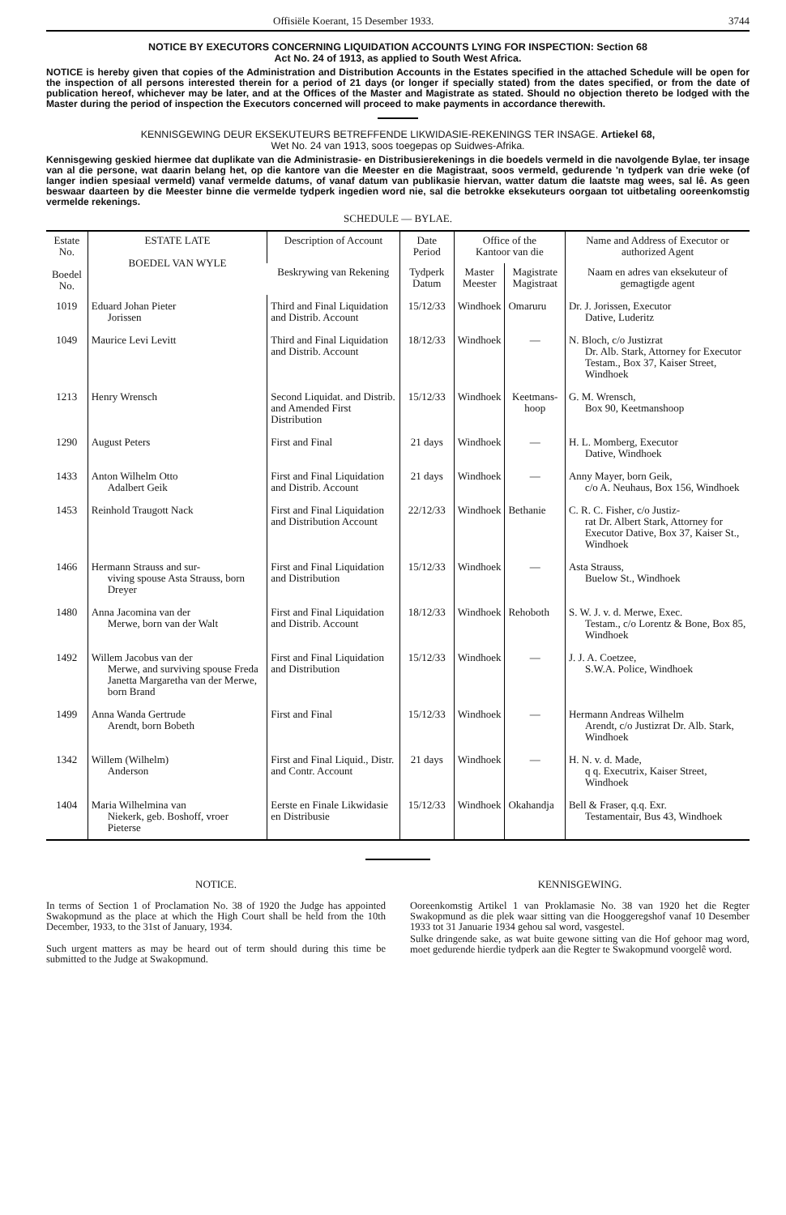Offisiële Koerant, 15 Desember 1933. 3744
NOTICE BY EXECUTORS CONCERNING LIQUIDATION ACCOUNTS LYING FOR INSPECTION: Section 68
Act No. 24 of 1913, as applied to South West Africa.
NOTICE is hereby given that copies of the Administration and Distribution Accounts in the Estates specified in the attached Schedule will be open for the inspection of all persons interested therein for a period of 21 days (or longer if specially stated) from the dates specified, or from the date of publication hereof, whichever may be later, and at the Offices of the Master and Magistrate as stated. Should no objection thereto be lodged with the Master during the period of inspection the Executors concerned will proceed to make payments in accordance therewith.
KENNISGEWING DEUR EKSEKUTEURS BETREFFENDE LIKWIDASIE-REKENINGS TER INSAGE. Artiekel 68,
Wet No. 24 van 1913, soos toegepas op Suidwes-Afrika.
Kennisgewing geskied hiermee dat duplikate van die Administrasie- en Distribusierekenings in die boedels vermeld in die navolgende Bylae, ter insage van al die persone, wat daarin belang het, op die kantore van die Meester en die Magistraat, soos vermeld, gedurende 'n tydperk van drie weke (of langer indien spesiaal vermeld) vanaf vermelde datums, of vanaf datum van publikasie hiervan, watter datum die laatste mag wees, sal lê. As geen beswaar daarteen by die Meester binne die vermelde tydperk ingedien word nie, sal die betrokke eksekuteurs oorgaan tot uitbetaling ooreenkomstig vermelde rekenings.
SCHEDULE — BYLAE.
| Estate No. Boedel No. | ESTATE LATE BOEDEL VAN WYLE | Description of Account | Date Period | Office of the Kantoor van die | | Name and Address of Executor or authorized Agent |
| --- | --- | --- | --- | --- | --- | --- |
| | | Beskrywing van Rekening | Tydperk Datum | Master Meester | Magistrate Magistraat | Naam en adres van eksekuteur of gemagtigde agent |
| 1019 | Eduard Johan Pieter Jorissen | Third and Final Liquidation and Distrib. Account | 15/12/33 | Windhoek | Omaruru | Dr. J. Jorissen, Executor Dative, Luderitz |
| 1049 | Maurice Levi Levitt | Third and Final Liquidation and Distrib. Account | 18/12/33 | Windhoek | — | N. Bloch, c/o Justizrat Dr. Alb. Stark, Attorney for Executor Testam., Box 37, Kaiser Street, Windhoek |
| 1213 | Henry Wrensch | Second Liquidat. and Distrib. and Amended First Distribution | 15/12/33 | Windhoek | Keetmans-hoop | G. M. Wrensch, Box 90, Keetmanshoop |
| 1290 | August Peters | First and Final | 21 days | Windhoek | — | H. L. Momberg, Executor Dative, Windhoek |
| 1433 | Anton Wilhelm Otto Adalbert Geik | First and Final Liquidation and Distrib. Account | 21 days | Windhoek | — | Anny Mayer, born Geik, c/o A. Neuhaus, Box 156, Windhoek |
| 1453 | Reinhold Traugott Nack | First and Final Liquidation and Distribution Account | 22/12/33 | Windhoek | Bethanie | C. R. C. Fisher, c/o Justiz- rat Dr. Albert Stark, Attorney for Executor Dative, Box 37, Kaiser St., Windhoek |
| 1466 | Hermann Strauss and sur- viving spouse Asta Strauss, born Dreyer | First and Final Liquidation and Distribution | 15/12/33 | Windhoek | — | Asta Strauss, Buelow St., Windhoek |
| 1480 | Anna Jacomina van der Merwe, born van der Walt | First and Final Liquidation and Distrib. Account | 18/12/33 | Windhoek | Rehoboth | S. W. J. v. d. Merwe, Exec. Testam., c/o Lorentz & Bone, Box 85, Windhoek |
| 1492 | Willem Jacobus van der Merwe, and surviving spouse Freda Janetta Margaretha van der Merwe, born Brand | First and Final Liquidation and Distribution | 15/12/33 | Windhoek | — | J. J. A. Coetzee, S.W.A. Police, Windhoek |
| 1499 | Anna Wanda Gertrude Arendt, born Bobeth | First and Final | 15/12/33 | Windhoek | — | Hermann Andreas Wilhelm Arendt, c/o Justizrat Dr. Alb. Stark, Windhoek |
| 1342 | Willem (Wilhelm) Anderson | First and Final Liquid., Distr. and Contr. Account | 21 days | Windhoek | — | H. N. v. d. Made, q q. Executrix, Kaiser Street, Windhoek |
| 1404 | Maria Wilhelmina van Niekerk, geb. Boshoff, vroer Pieterse | Eerste en Finale Likwidasie en Distribusie | 15/12/33 | Windhoek | Okahandja | Bell & Fraser, q.q. Exr. Testamentair, Bus 43, Windhoek |
NOTICE.
In terms of Section 1 of Proclamation No. 38 of 1920 the Judge has appointed Swakopmund as the place at which the High Court shall be held from the 10th December, 1933, to the 31st of January, 1934.
Such urgent matters as may be heard out of term should during this time be submitted to the Judge at Swakopmund.
KENNISGEWING.
Ooreenkomstig Artikel 1 van Proklamasie No. 38 van 1920 het die Regter Swakopmund as die plek waar sitting van die Hooggeregshof vanaf 10 Desember 1933 tot 31 Januarie 1934 gehou sal word, vasgestel.
Sulke dringende sake, as wat buite gewone sitting van die Hof gehoor mag word, moet gedurende hierdie tydperk aan die Regter te Swakopmund voorgelê word.